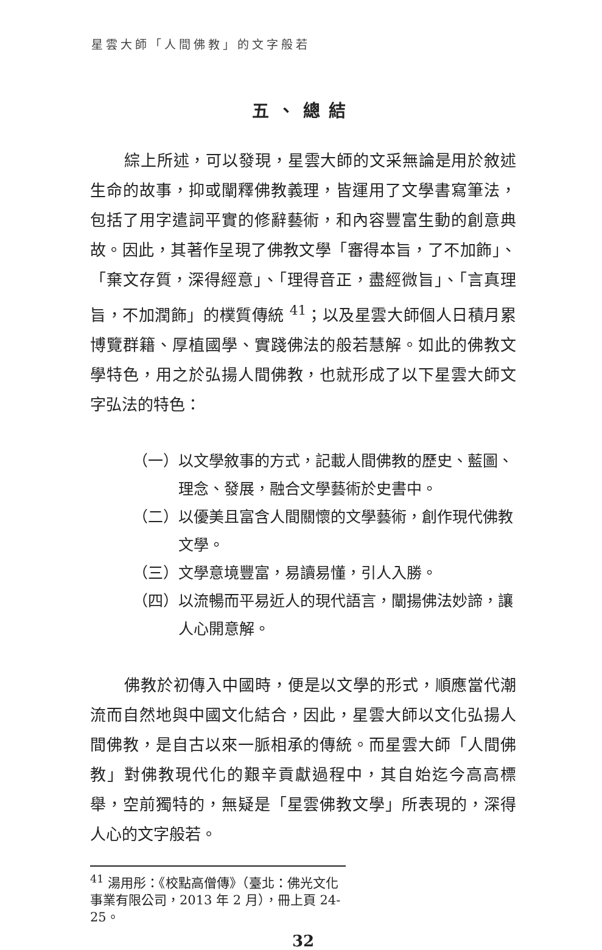星雲大師「人間佛教」的文字般若
五、總結
綜上所述，可以發現，星雲大師的文采無論是用於敘述生命的故事，抑或闡釋佛教義理，皆運用了文學書寫筆法，包括了用字遣詞平實的修辭藝術，和內容豐富生動的創意典故。因此，其著作呈現了佛教文學「審得本旨，了不加飾」、「棄文存質，深得經意」、「理得音正，盡經微旨」、「言真理旨，不加潤飾」的樸質傳統 <sup>41</sup>；以及星雲大師個人日積月累博覽群籍、厚植國學、實踐佛法的般若慧解。如此的佛教文學特色，用之於弘揚人間佛教，也就形成了以下星雲大師文字弘法的特色：
（一）以文學敘事的方式，記載人間佛教的歷史、藍圖、理念、發展，融合文學藝術於史書中。
（二）以優美且富含人間關懷的文學藝術，創作現代佛教文學。
（三）文學意境豐富，易讀易懂，引人入勝。
（四）以流暢而平易近人的現代語言，闡揚佛法妙諦，讓人心開意解。
佛教於初傳入中國時，便是以文學的形式，順應當代潮流而自然地與中國文化結合，因此，星雲大師以文化弘揚人間佛教，是自古以來一脈相承的傳統。而星雲大師「人間佛教」對佛教現代化的艱辛貢獻過程中，其自始迄今高高標舉，空前獨特的，無疑是「星雲佛教文學」所表現的，深得人心的文字般若。
<sup>41</sup> 湯用彤：《校點高僧傳》（臺北：佛光文化事業有限公司，2013 年 2 月），冊上頁 24-25。
32